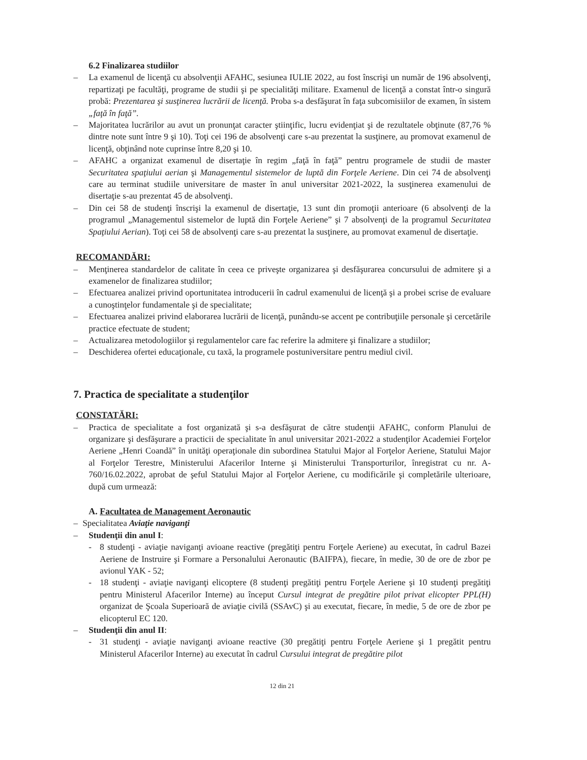6.2 Finalizarea studiilor
– La examenul de licenţă cu absolvenţii AFAHC, sesiunea IULIE 2022, au fost înscrişi un număr de 196 absolvenţi, repartizaţi pe facultăţi, programe de studii şi pe specialităţi militare. Examenul de licenţă a constat într-o singură probă: Prezentarea şi susţinerea lucrării de licenţă. Proba s-a desfăşurat în faţa subcomisiilor de examen, în sistem „faţă în faţă”.
– Majoritatea lucrărilor au avut un pronunţat caracter ştiinţific, lucru evidenţiat şi de rezultatele obţinute (87,76 % dintre note sunt între 9 şi 10). Toţi cei 196 de absolvenţi care s-au prezentat la susţinere, au promovat examenul de licenţă, obţinând note cuprinse între 8,20 şi 10.
– AFAHC a organizat examenul de disertaţie în regim „faţă în faţă” pentru programele de studii de master Securitatea spaţiului aerian şi Managementul sistemelor de luptă din Forţele Aeriene. Din cei 74 de absolvenţi care au terminat studiile universitare de master în anul universitar 2021-2022, la susţinerea examenului de disertaţie s-au prezentat 45 de absolvenţi.
– Din cei 58 de studenţi înscrişi la examenul de disertaţie, 13 sunt din promoţii anterioare (6 absolvenţi de la programul „Managementul sistemelor de luptă din Forţele Aeriene” şi 7 absolvenţi de la programul Securitatea Spaţiului Aerian). Toţi cei 58 de absolvenţi care s-au prezentat la susţinere, au promovat examenul de disertaţie.
RECOMANDĂRI:
– Menţinerea standardelor de calitate în ceea ce priveşte organizarea şi desfăşurarea concursului de admitere şi a examenelor de finalizarea studiilor;
– Efectuarea analizei privind oportunitatea introducerii în cadrul examenului de licenţă şi a probei scrise de evaluare a cunoştinţelor fundamentale şi de specialitate;
– Efectuarea analizei privind elaborarea lucrării de licenţă, punându-se accent pe contribuţiile personale şi cercetările practice efectuate de student;
– Actualizarea metodologiilor şi regulamentelor care fac referire la admitere şi finalizare a studiilor;
– Deschiderea ofertei educaţionale, cu taxă, la programele postuniversitare pentru mediul civil.
7. Practica de specialitate a studenţilor
CONSTATĂRI:
– Practica de specialitate a fost organizată şi s-a desfăşurat de către studenţii AFAHC, conform Planului de organizare şi desfăşurare a practicii de specialitate în anul universitar 2021-2022 a studenţilor Academiei Forţelor Aeriene „Henri Coandă” în unităţi operaţionale din subordinea Statului Major al Forţelor Aeriene, Statului Major al Forţelor Terestre, Ministerului Afacerilor Interne şi Ministerului Transporturilor, înregistrat cu nr. A-760/16.02.2022, aprobat de şeful Statului Major al Forţelor Aeriene, cu modificările şi completările ulterioare, după cum urmează:
A. Facultatea de Management Aeronautic
– Specialitatea Aviaţie naviganţi
– Studenţii din anul I:
- 8 studenţi - aviaţie naviganţi avioane reactive (pregătiţi pentru Forţele Aeriene) au executat, în cadrul Bazei Aeriene de Instruire şi Formare a Personalului Aeronautic (BAIFPA), fiecare, în medie, 30 de ore de zbor pe avionul YAK - 52;
- 18 studenţi - aviaţie naviganţi elicoptere (8 studenţi pregătiţi pentru Forţele Aeriene şi 10 studenţi pregătiţi pentru Ministerul Afacerilor Interne) au început Cursul integrat de pregătire pilot privat elicopter PPL(H) organizat de Şcoala Superioară de aviaţie civilă (SSAvC) şi au executat, fiecare, în medie, 5 de ore de zbor pe elicopterul EC 120.
– Studenţii din anul II:
- 31 studenţi - aviaţie naviganţi avioane reactive (30 pregătiţi pentru Forţele Aeriene şi 1 pregătit pentru Ministerul Afacerilor Interne) au executat în cadrul Cursului integrat de pregătire pilot
12 din 21